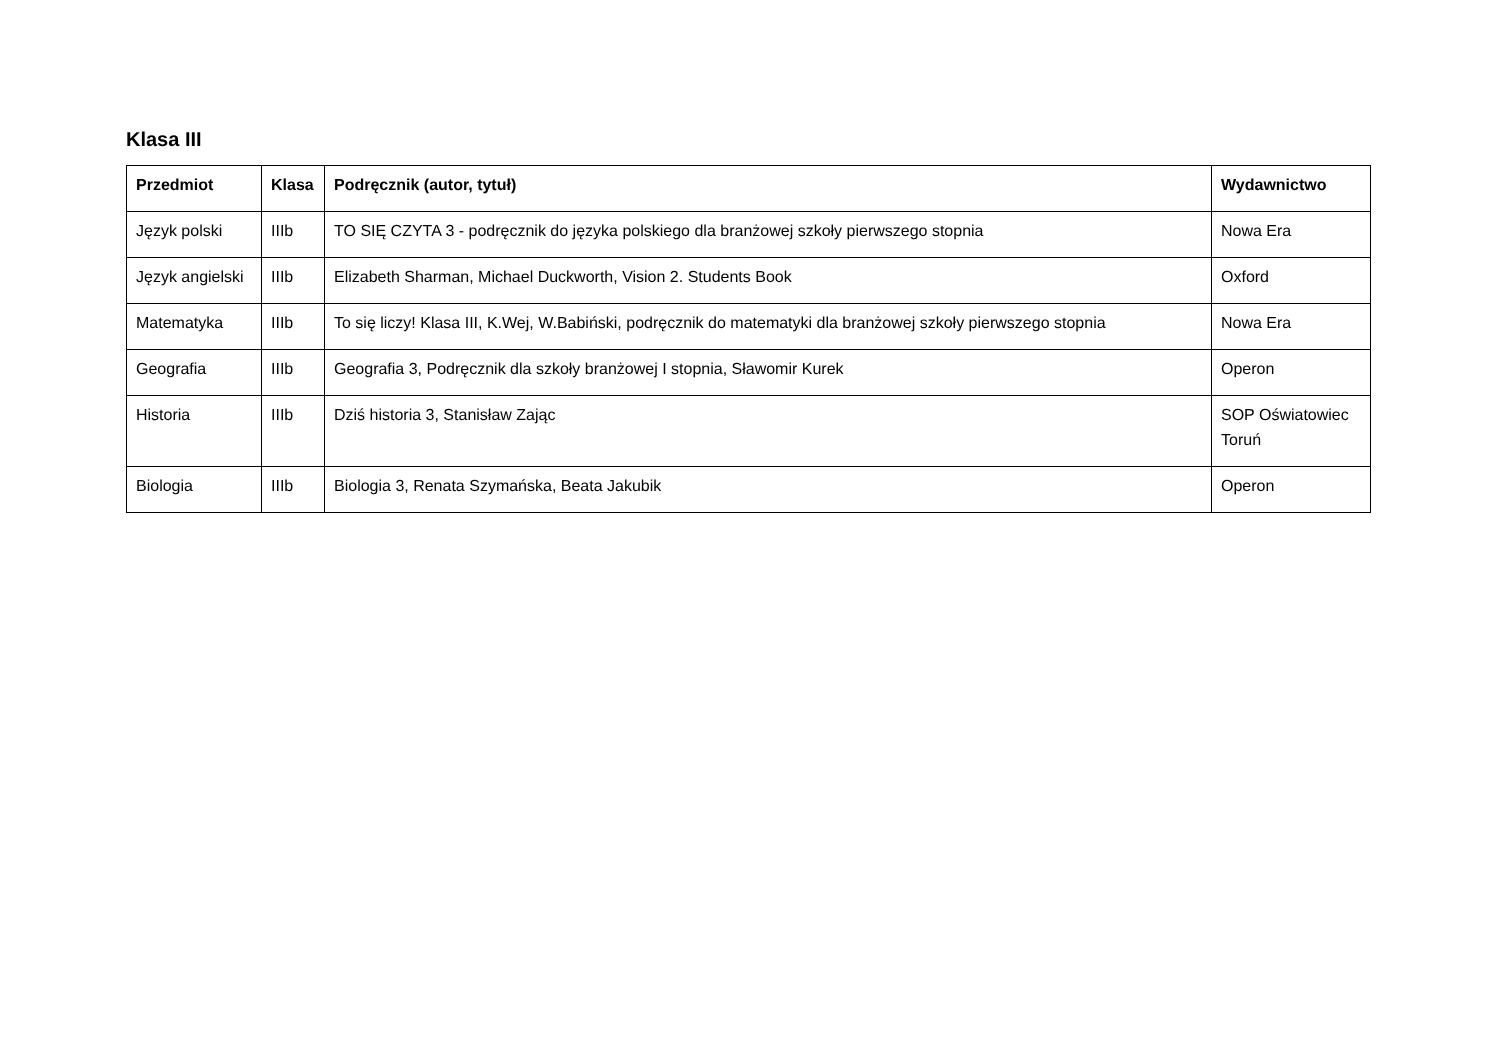Klasa III
| Przedmiot | Klasa | Podręcznik (autor, tytuł) | Wydawnictwo |
| --- | --- | --- | --- |
| Język polski | IIIb | TO SIĘ CZYTA 3 - podręcznik do języka polskiego dla branżowej szkoły pierwszego stopnia | Nowa Era |
| Język angielski | IIIb | Elizabeth Sharman, Michael Duckworth, Vision 2. Students Book | Oxford |
| Matematyka | IIIb | To się liczy! Klasa III, K.Wej, W.Babiński, podręcznik do matematyki dla branżowej szkoły pierwszego stopnia | Nowa Era |
| Geografia | IIIb | Geografia 3, Podręcznik dla szkoły branżowej I stopnia, Sławomir Kurek | Operon |
| Historia | IIIb | Dziś historia 3, Stanisław Zając | SOP Oświatowiec Toruń |
| Biologia | IIIb | Biologia 3, Renata Szymańska, Beata Jakubik | Operon |